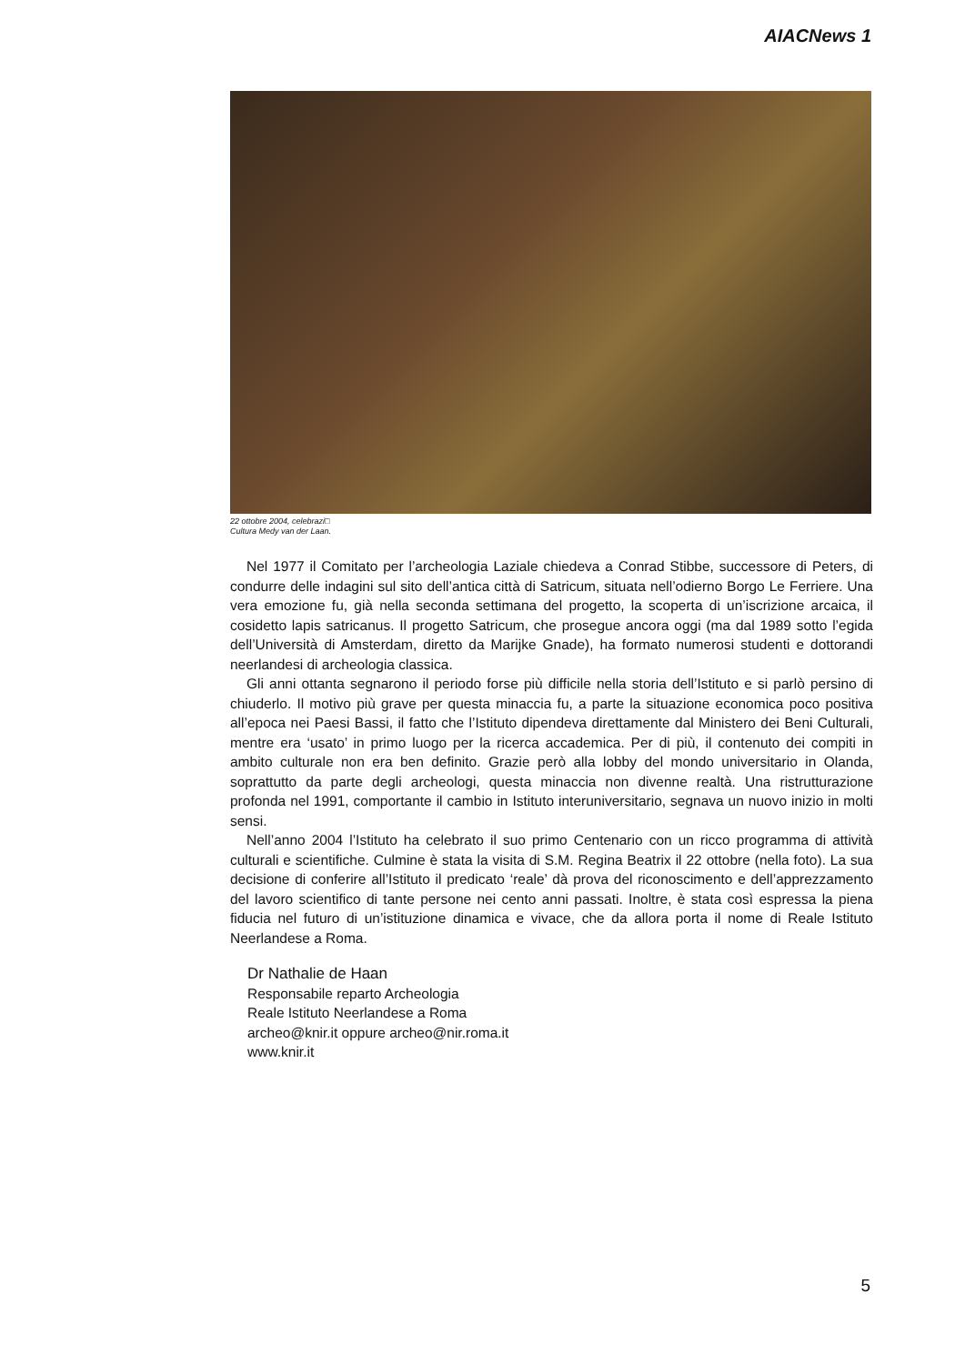AIACNews 1
22 ottobre 2004, celebrazi□
Cultura Medy van der Laan.
Nel 1977 il Comitato per l’archeologia Laziale chiedeva a Conrad Stibbe, successore di Peters, di condurre delle indagini sul sito dell’antica città di Satricum, situata nell’odierno Borgo Le Ferriere. Una vera emozione fu, già nella seconda settimana del progetto, la scoperta di un’iscrizione arcaica, il cosidetto lapis satricanus. Il progetto Satricum, che prosegue ancora oggi (ma dal 1989 sotto l’egida dell’Università di Amsterdam, diretto da Marijke Gnade), ha formato numerosi studenti e dottorandi neerlandesi di archeologia classica.
Gli anni ottanta segnarono il periodo forse più difficile nella storia dell’Istituto e si parlò persino di chiuderlo. Il motivo più grave per questa minaccia fu, a parte la situazione economica poco positiva all’epoca nei Paesi Bassi, il fatto che l’Istituto dipendeva direttamente dal Ministero dei Beni Culturali, mentre era ‘usato’ in primo luogo per la ricerca accademica. Per di più, il contenuto dei compiti in ambito culturale non era ben definito. Grazie però alla lobby del mondo universitario in Olanda, soprattutto da parte degli archeologi, questa minaccia non divenne realtà. Una ristrutturazione profonda nel 1991, comportante il cambio in Istituto interuniversitario, segnava un nuovo inizio in molti sensi.
Nell’anno 2004 l’Istituto ha celebrato il suo primo Centenario con un ricco programma di attività culturali e scientifiche. Culmine è stata la visita di S.M. Regina Beatrix il 22 ottobre (nella foto). La sua decisione di conferire all’Istituto il predicato ‘reale’ dà prova del riconoscimento e dell’apprezzamento del lavoro scientifico di tante persone nei cento anni passati. Inoltre, è stata così espressa la piena fiducia nel futuro di un’istituzione dinamica e vivace, che da allora porta il nome di Reale Istituto Neerlandese a Roma.
Dr Nathalie de Haan
Responsabile reparto Archeologia
Reale Istituto Neerlandese a Roma
archeo@knir.it oppure archeo@nir.roma.it
www.knir.it
5